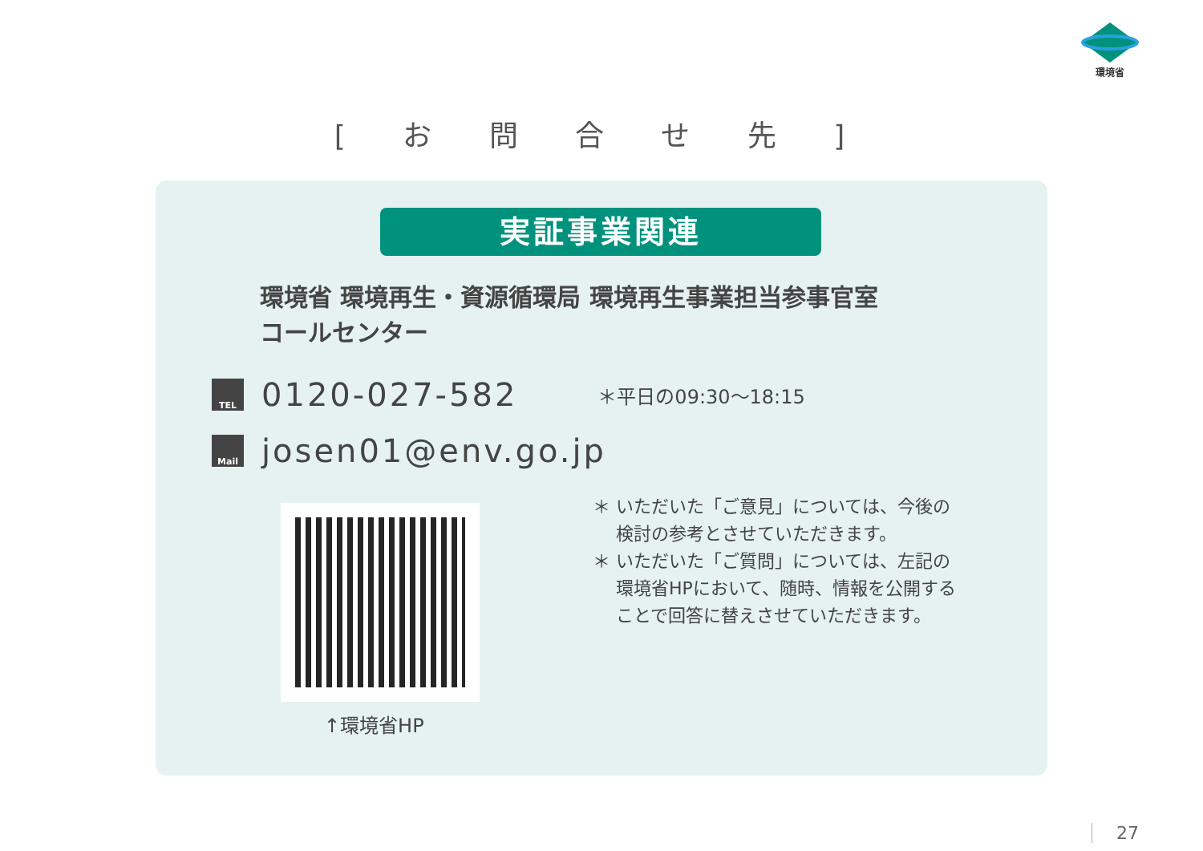環境省
[ お 問 合 せ 先 ]
実証事業関連
環境省 環境再生・資源循環局 環境再生事業担当参事官室
コールセンター
TEL
0120-027-582 ＊平日の09:30～18:15
Mail
josen01@env.go.jp
↑環境省HP
＊ いただいた「ご意見」については、今後の
　 検討の参考とさせていただきます。
＊ いただいた「ご質問」については、左記の
　 環境省HPにおいて、随時、情報を公開する
　 ことで回答に替えさせていただきます。
27